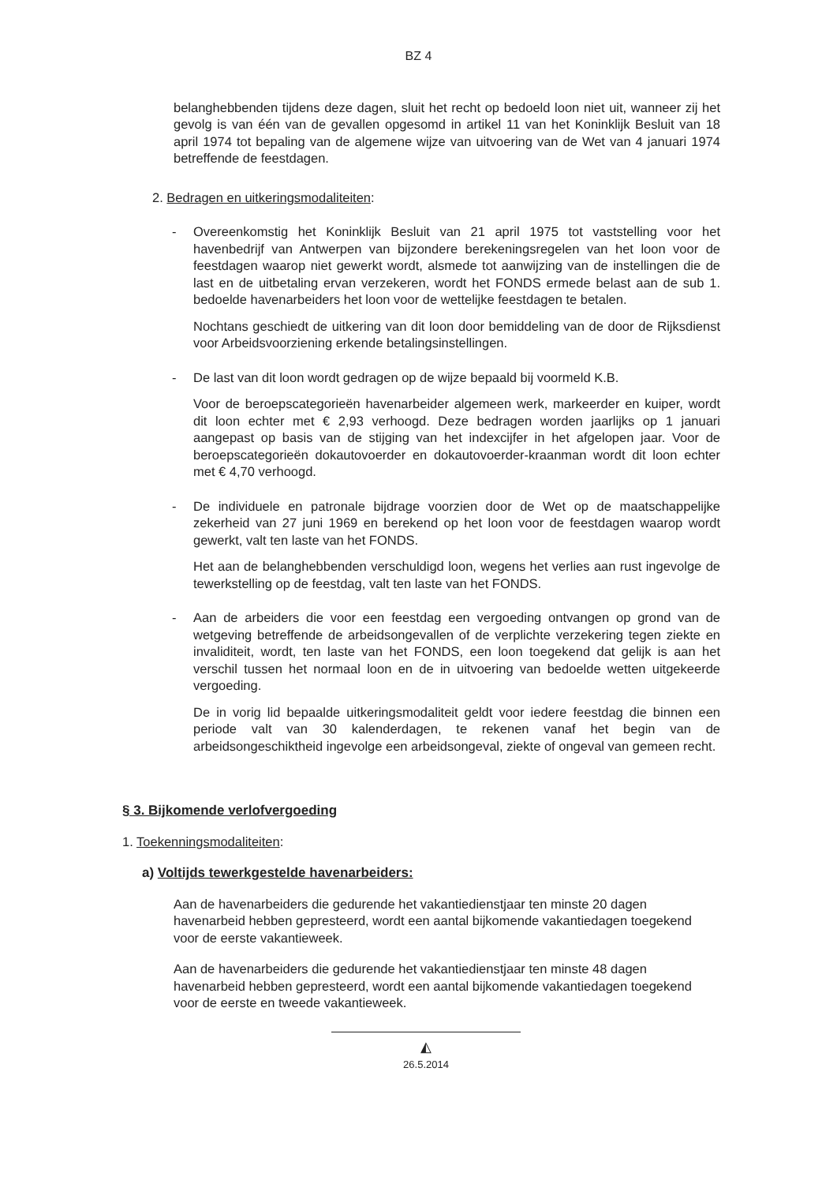BZ 4
belanghebbenden tijdens deze dagen, sluit het recht op bedoeld loon niet uit, wanneer zij het gevolg is van één van de gevallen opgesomd in artikel 11 van het Koninklijk Besluit van 18 april 1974 tot bepaling van de algemene wijze van uitvoering van de Wet van 4 januari 1974 betreffende de feestdagen.
2. Bedragen en uitkeringsmodaliteiten:
- Overeenkomstig het Koninklijk Besluit van 21 april 1975 tot vaststelling voor het havenbedrijf van Antwerpen van bijzondere berekeningsregelen van het loon voor de feestdagen waarop niet gewerkt wordt, alsmede tot aanwijzing van de instellingen die de last en de uitbetaling ervan verzekeren, wordt het FONDS ermede belast aan de sub 1. bedoelde havenarbeiders het loon voor de wettelijke feestdagen te betalen.
Nochtans geschiedt de uitkering van dit loon door bemiddeling van de door de Rijksdienst voor Arbeidsvoorziening erkende betalingsinstellingen.
- De last van dit loon wordt gedragen op de wijze bepaald bij voormeld K.B.
Voor de beroepscategorieën havenarbeider algemeen werk, markeerder en kuiper, wordt dit loon echter met € 2,93 verhoogd. Deze bedragen worden jaarlijks op 1 januari aangepast op basis van de stijging van het indexcijfer in het afgelopen jaar. Voor de beroepscategorieën dokautovoerder en dokautovoerder-kraanman wordt dit loon echter met € 4,70 verhoogd.
- De individuele en patronale bijdrage voorzien door de Wet op de maatschappelijke zekerheid van 27 juni 1969 en berekend op het loon voor de feestdagen waarop wordt gewerkt, valt ten laste van het FONDS.
Het aan de belanghebbenden verschuldigd loon, wegens het verlies aan rust ingevolge de tewerkstelling op de feestdag, valt ten laste van het FONDS.
- Aan de arbeiders die voor een feestdag een vergoeding ontvangen op grond van de wetgeving betreffende de arbeidsongevallen of de verplichte verzekering tegen ziekte en invaliditeit, wordt, ten laste van het FONDS, een loon toegekend dat gelijk is aan het verschil tussen het normaal loon en de in uitvoering van bedoelde wetten uitgekeerde vergoeding.
De in vorig lid bepaalde uitkeringsmodaliteit geldt voor iedere feestdag die binnen een periode valt van 30 kalenderdagen, te rekenen vanaf het begin van de arbeidsongeschiktheid ingevolge een arbeidsongeval, ziekte of ongeval van gemeen recht.
§ 3. Bijkomende verlofvergoeding
1. Toekenningsmodaliteiten:
a) Voltijds tewerkgestelde havenarbeiders:
Aan de havenarbeiders die gedurende het vakantiedienstjaar ten minste 20 dagen havenarbeid hebben gepresteerd, wordt een aantal bijkomende vakantiedagen toegekend voor de eerste vakantieweek.
Aan de havenarbeiders die gedurende het vakantiedienstjaar ten minste 48 dagen havenarbeid hebben gepresteerd, wordt een aantal bijkomende vakantiedagen toegekend voor de eerste en tweede vakantieweek.
◭
26.5.2014